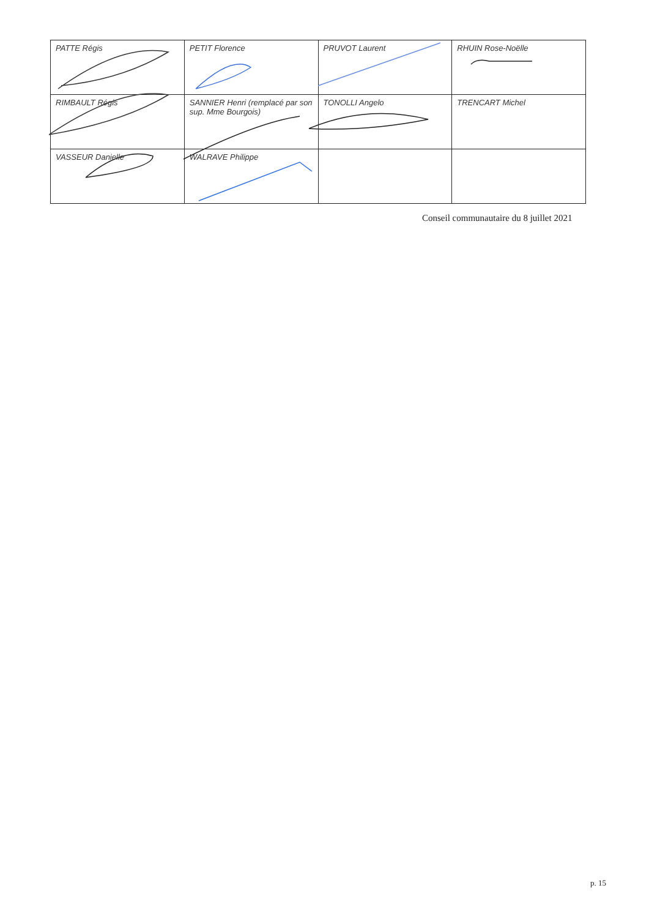| PATTE Régis | PETIT Florence | PRUVOT Laurent | RHUIN Rose-Noëlle |
| RIMBAULT Régis | SANNIER Henri (remplacé par son sup. Mme Bourgois) | TONOLLI Angelo | TRENCART Michel |
| VASSEUR Danielle | WALRAVE Philippe | | |
Conseil communautaire du 8 juillet 2021
p. 15